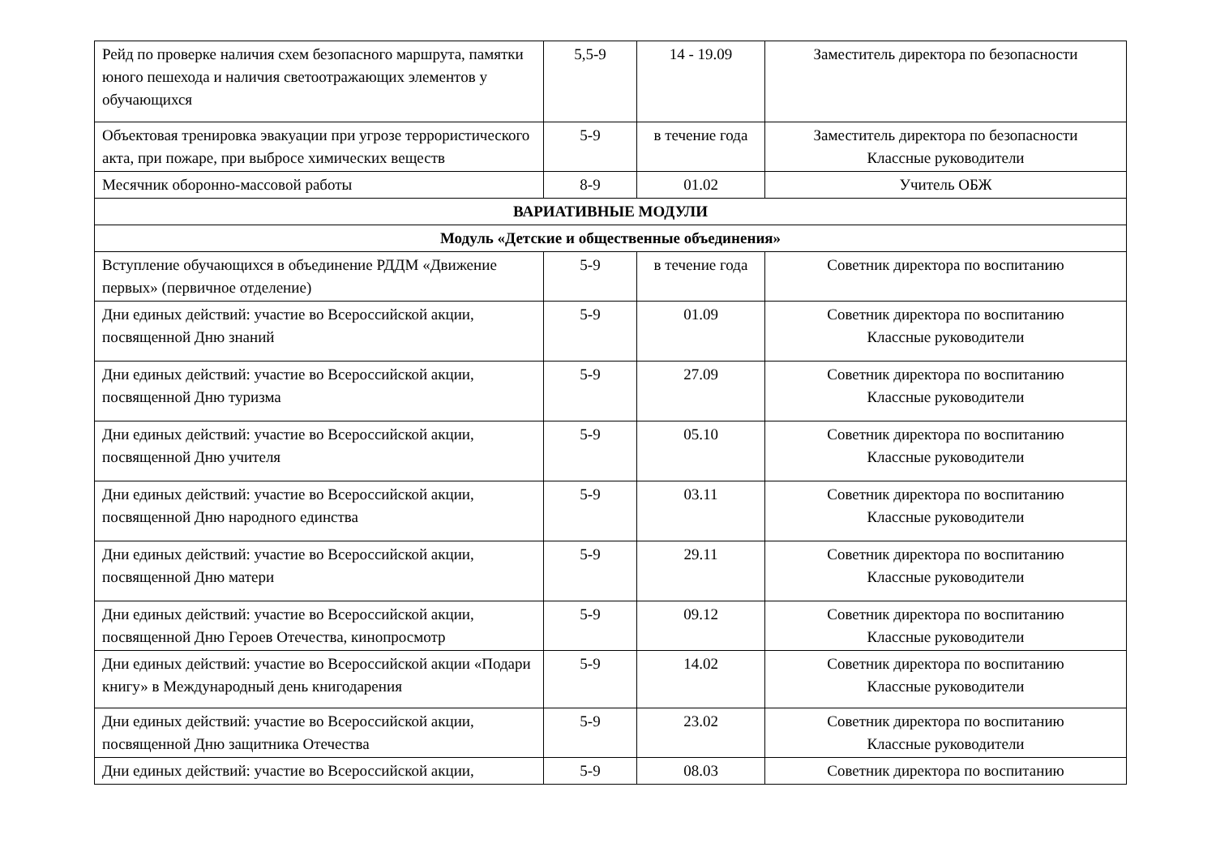| Рейд по проверке наличия схем безопасного маршрута, памятки юного пешехода и наличия светоотражающих элементов у обучающихся | 5,5-9 | 14 - 19.09 | Заместитель директора по безопасности |
| Объектовая тренировка эвакуации при угрозе террористического акта, при пожаре, при выбросе химических веществ | 5-9 | в течение года | Заместитель директора по безопасности Классные руководители |
| Месячник оборонно-массовой работы | 8-9 | 01.02 | Учитель ОБЖ |
| ВАРИАТИВНЫЕ МОДУЛИ | | | |
| Модуль «Детские и общественные объединения» | | | |
| Вступление обучающихся в объединение РДДМ «Движение первых» (первичное отделение) | 5-9 | в течение года | Советник директора по воспитанию |
| Дни единых действий: участие во Всероссийской акции, посвященной Дню знаний | 5-9 | 01.09 | Советник директора по воспитанию Классные руководители |
| Дни единых действий: участие во Всероссийской акции, посвященной Дню туризма | 5-9 | 27.09 | Советник директора по воспитанию Классные руководители |
| Дни единых действий: участие во Всероссийской акции, посвященной Дню учителя | 5-9 | 05.10 | Советник директора по воспитанию Классные руководители |
| Дни единых действий: участие во Всероссийской акции, посвященной Дню народного единства | 5-9 | 03.11 | Советник директора по воспитанию Классные руководители |
| Дни единых действий: участие во Всероссийской акции, посвященной Дню матери | 5-9 | 29.11 | Советник директора по воспитанию Классные руководители |
| Дни единых действий: участие во Всероссийской акции, посвященной Дню Героев Отечества, кинопросмотр | 5-9 | 09.12 | Советник директора по воспитанию Классные руководители |
| Дни единых действий: участие во Всероссийской акции «Подари книгу» в Международный день книгодарения | 5-9 | 14.02 | Советник директора по воспитанию Классные руководители |
| Дни единых действий: участие во Всероссийской акции, посвященной Дню защитника Отечества | 5-9 | 23.02 | Советник директора по воспитанию Классные руководители |
| Дни единых действий: участие во Всероссийской акции, | 5-9 | 08.03 | Советник директора по воспитанию |